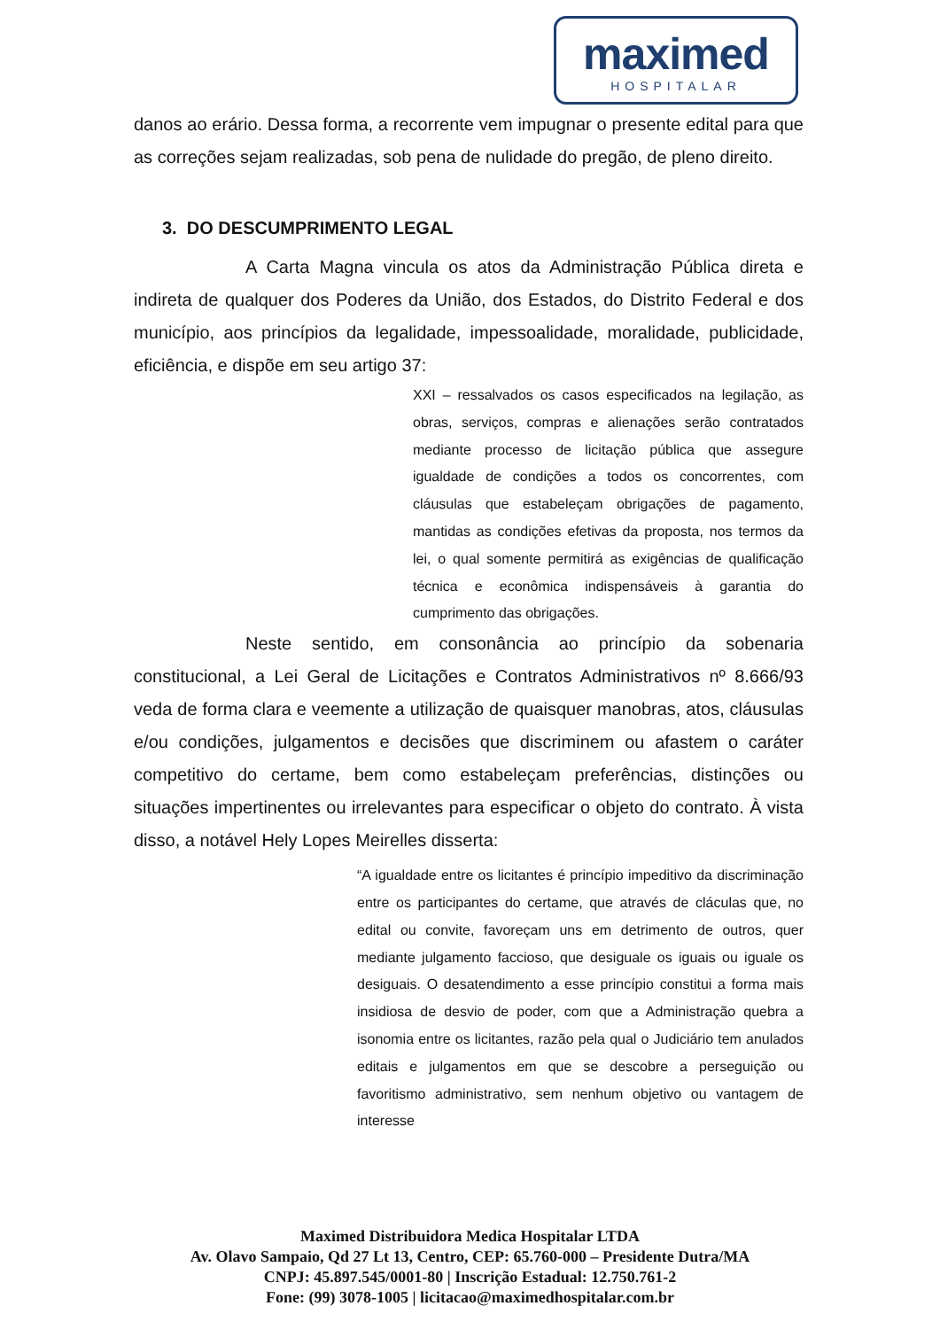maximed
HOSPITALAR
danos ao erário. Dessa forma, a recorrente vem impugnar o presente edital para que as correções sejam realizadas, sob pena de nulidade do pregão, de pleno direito.
3. DO DESCUMPRIMENTO LEGAL
A Carta Magna vincula os atos da Administração Pública direta e indireta de qualquer dos Poderes da União, dos Estados, do Distrito Federal e dos município, aos princípios da legalidade, impessoalidade, moralidade, publicidade, eficiência, e dispõe em seu artigo 37:
XXI – ressalvados os casos especificados na legilação, as obras, serviços, compras e alienações serão contratados mediante processo de licitação pública que assegure igualdade de condições a todos os concorrentes, com cláusulas que estabeleçam obrigações de pagamento, mantidas as condições efetivas da proposta, nos termos da lei, o qual somente permitirá as exigências de qualificação técnica e econômica indispensáveis à garantia do cumprimento das obrigações.
Neste sentido, em consonância ao princípio da sobenaria constitucional, a Lei Geral de Licitações e Contratos Administrativos nº 8.666/93 veda de forma clara e veemente a utilização de quaisquer manobras, atos, cláusulas e/ou condições, julgamentos e decisões que discriminem ou afastem o caráter competitivo do certame, bem como estabeleçam preferências, distinções ou situações impertinentes ou irrelevantes para especificar o objeto do contrato. À vista disso, a notável Hely Lopes Meirelles disserta:
“A igualdade entre os licitantes é princípio impeditivo da discriminação entre os participantes do certame, que através de cláculas que, no edital ou convite, favoreçam uns em detrimento de outros, quer mediante julgamento faccioso, que desiguale os iguais ou iguale os desiguais. O desatendimento a esse princípio constitui a forma mais insidiosa de desvio de poder, com que a Administração quebra a isonomia entre os licitantes, razão pela qual o Judiciário tem anulados editais e julgamentos em que se descobre a perseguição ou favoritismo administrativo, sem nenhum objetivo ou vantagem de interesse
Maximed Distribuidora Medica Hospitalar LTDA
Av. Olavo Sampaio, Qd 27 Lt 13, Centro, CEP: 65.760-000 – Presidente Dutra/MA
CNPJ: 45.897.545/0001-80 | Inscrição Estadual: 12.750.761-2
Fone: (99) 3078-1005 | licitacao@maximedhospitalar.com.br